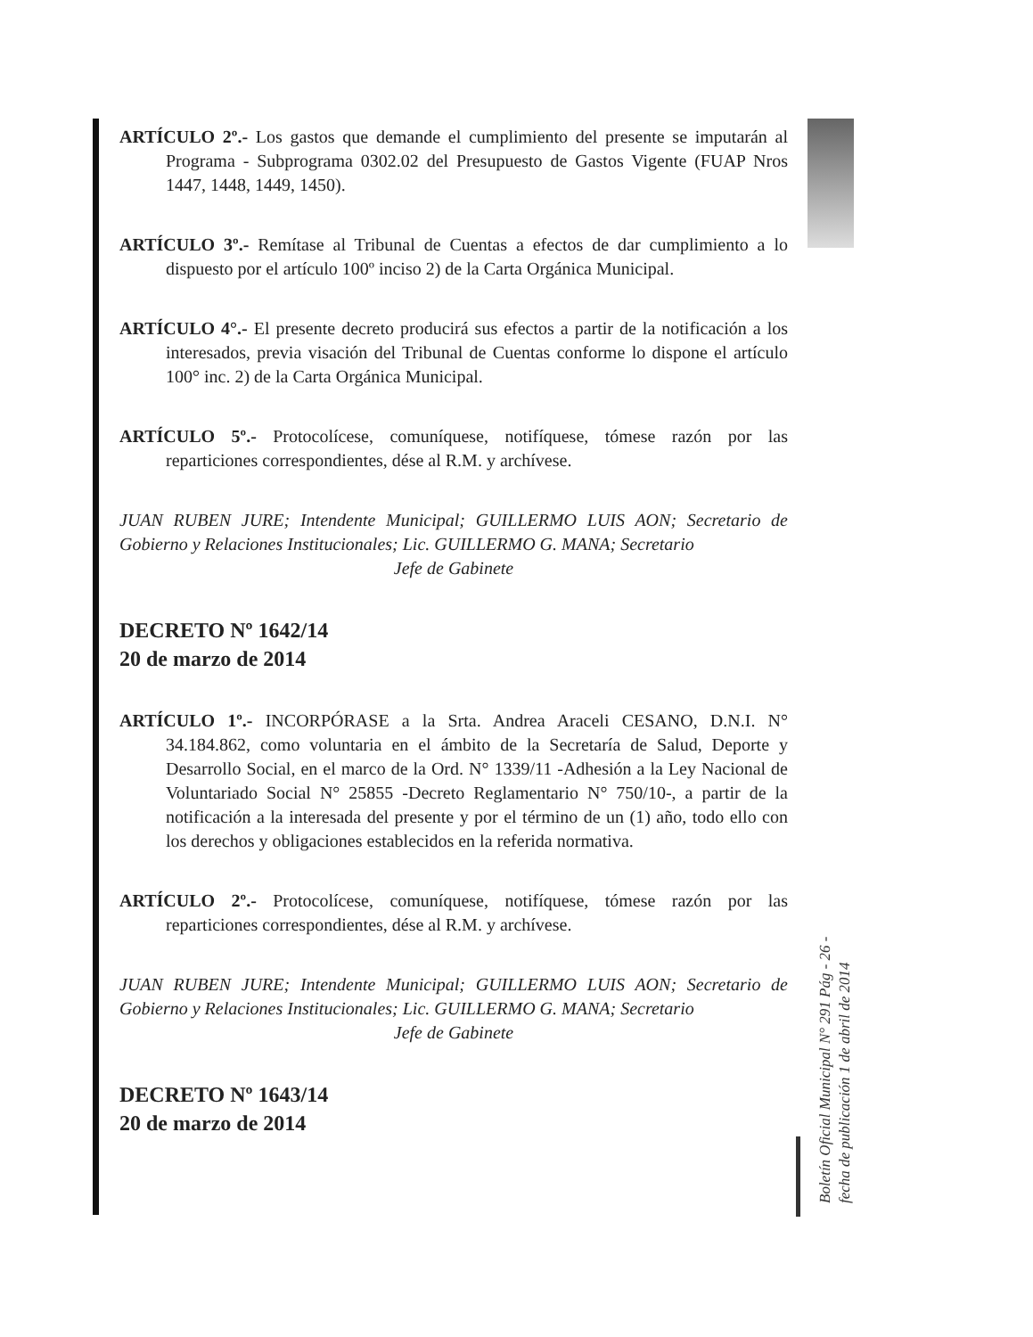ARTÍCULO 2º.- Los gastos que demande el cumplimiento del presente se imputarán al Programa - Subprograma 0302.02 del Presupuesto de Gastos Vigente (FUAP Nros 1447, 1448, 1449, 1450).
ARTÍCULO 3º.- Remítase al Tribunal de Cuentas a efectos de dar cumplimiento a lo dispuesto por el artículo 100º inciso 2) de la Carta Orgánica Municipal.
ARTÍCULO 4°.- El presente decreto producirá sus efectos a partir de la notificación a los interesados, previa visación del Tribunal de Cuentas conforme lo dispone el artículo 100° inc. 2) de la Carta Orgánica Municipal.
ARTÍCULO 5º.- Protocolícese, comuníquese, notifíquese, tómese razón por las reparticiones correspondientes, dése al R.M. y archívese.
JUAN RUBEN JURE; Intendente Municipal; GUILLERMO LUIS AON; Secretario de Gobierno y Relaciones Institucionales; Lic. GUILLERMO G. MANA; Secretario
Jefe de Gabinete
DECRETO Nº 1642/14
20 de marzo de 2014
ARTÍCULO 1º.- INCORPÓRASE a la Srta. Andrea Araceli CESANO, D.N.I. N° 34.184.862, como voluntaria en el ámbito de la Secretaría de Salud, Deporte y Desarrollo Social, en el marco de la Ord. N° 1339/11 -Adhesión a la Ley Nacional de Voluntariado Social N° 25855 -Decreto Reglamentario N° 750/10-, a partir de la notificación a la interesada del presente y por el término de un (1) año, todo ello con los derechos y obligaciones establecidos en la referida normativa.
ARTÍCULO 2º.- Protocolícese, comuníquese, notifíquese, tómese razón por las reparticiones correspondientes, dése al R.M. y archívese.
JUAN RUBEN JURE; Intendente Municipal; GUILLERMO LUIS AON; Secretario de Gobierno y Relaciones Institucionales; Lic. GUILLERMO G. MANA; Secretario
Jefe de Gabinete
DECRETO Nº 1643/14
20 de marzo de 2014
Boletín Oficial Municipal N° 291 Pág - 26 -
fecha de publicación 1 de abril de 2014